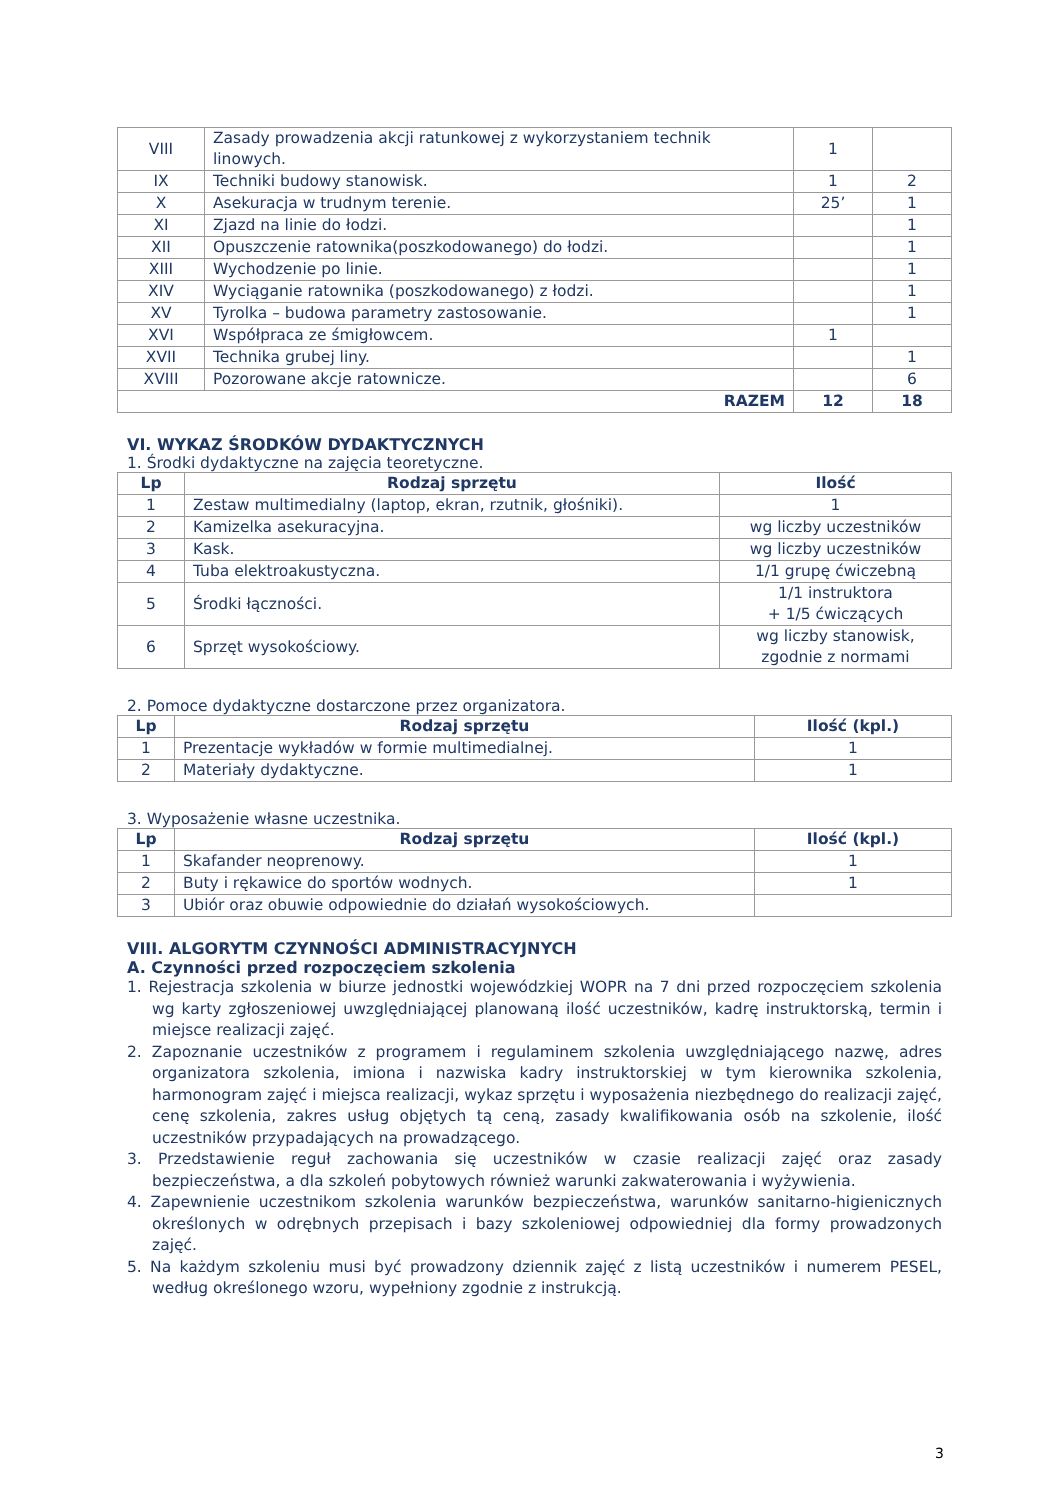| VIII | Zasady prowadzenia akcji ratunkowej z wykorzystaniem technik linowych. | 1 | |
| IX | Techniki budowy stanowisk. | 1 | 2 |
| X | Asekuracja w trudnym terenie. | 25’ | 1 |
| XI | Zjazd na linie do łodzi. | | 1 |
| XII | Opuszczenie ratownika(poszkodowanego) do łodzi. | | 1 |
| XIII | Wychodzenie po linie. | | 1 |
| XIV | Wyciąganie ratownika (poszkodowanego) z łodzi. | | 1 |
| XV | Tyrolka – budowa parametry zastosowanie. | | 1 |
| XVI | Współpraca ze śmigłowcem. | 1 | |
| XVII | Technika grubej liny. | | 1 |
| XVIII | Pozorowane akcje ratownicze. | | 6 |
| RAZEM | | 12 | 18 |
VI. WYKAZ ŚRODKÓW DYDAKTYCZNYCH
1. Środki dydaktyczne na zajęcia teoretyczne.
| Lp | Rodzaj sprzętu | Ilość |
| --- | --- | --- |
| 1 | Zestaw multimedialny (laptop, ekran, rzutnik, głośniki). | 1 |
| 2 | Kamizelka asekuracyjna. | wg liczby uczestników |
| 3 | Kask. | wg liczby uczestników |
| 4 | Tuba elektroakustyczna. | 1/1 grupę ćwiczebną |
| 5 | Środki łączności. | 1/1 instruktora + 1/5 ćwiczących |
| 6 | Sprzęt wysokościowy. | wg liczby stanowisk, zgodnie z normami |
2. Pomoce dydaktyczne dostarczone przez organizatora.
| Lp | Rodzaj sprzętu | Ilość (kpl.) |
| --- | --- | --- |
| 1 | Prezentacje wykładów w formie multimedialnej. | 1 |
| 2 | Materiały dydaktyczne. | 1 |
3. Wyposażenie własne uczestnika.
| Lp | Rodzaj sprzętu | Ilość (kpl.) |
| --- | --- | --- |
| 1 | Skafander neoprenowy. | 1 |
| 2 | Buty i rękawice do sportów wodnych. | 1 |
| 3 | Ubiór oraz obuwie odpowiednie do działań wysokościowych. | |
VIII. ALGORYTM CZYNNOŚCI ADMINISTRACYJNYCH
A. Czynności przed rozpoczęciem szkolenia
1. Rejestracja szkolenia w biurze jednostki wojewódzkiej WOPR na 7 dni przed rozpoczęciem szkolenia wg karty zgłoszeniowej uwzględniającej planowaną ilość uczestników, kadrę instruktorską, termin i miejsce realizacji zajęć.
2. Zapoznanie uczestników z programem i regulaminem szkolenia uwzględniającego nazwę, adres organizatora szkolenia, imiona i nazwiska kadry instruktorskiej w tym kierownika szkolenia, harmonogram zajęć i miejsca realizacji, wykaz sprzętu i wyposażenia niezbędnego do realizacji zajęć, cenę szkolenia, zakres usług objętych tą ceną, zasady kwalifikowania osób na szkolenie, ilość uczestników przypadających na prowadzącego.
3. Przedstawienie reguł zachowania się uczestników w czasie realizacji zajęć oraz zasady bezpieczeństwa, a dla szkoleń pobytowych również warunki zakwaterowania i wyżywienia.
4. Zapewnienie uczestnikom szkolenia warunków bezpieczeństwa, warunków sanitarno-higienicznych określonych w odrębnych przepisach i bazy szkoleniowej odpowiedniej dla formy prowadzonych zajęć.
5. Na każdym szkoleniu musi być prowadzony dziennik zajęć z listą uczestników i numerem PESEL, według określonego wzoru, wypełniony zgodnie z instrukcją.
3